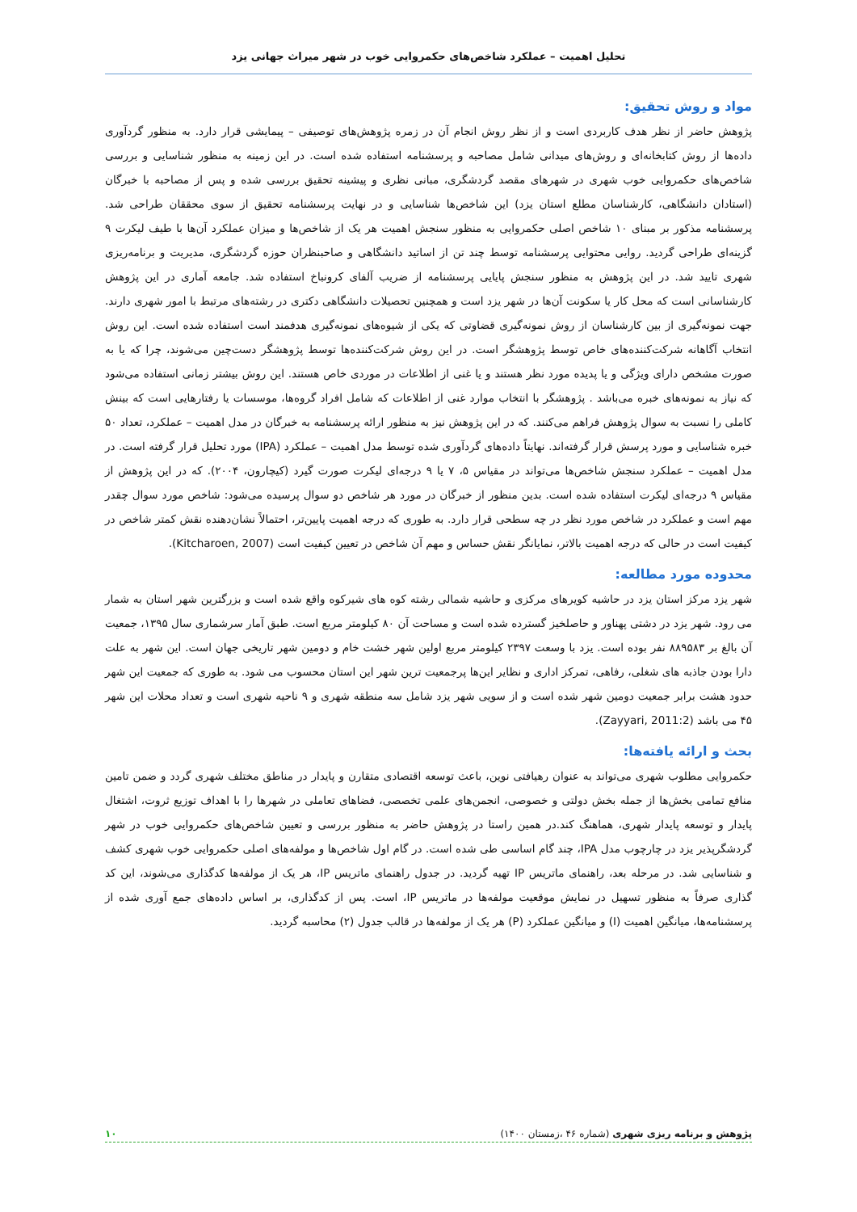تحلیل اهمیت – عملکرد شاخص‌های حکمروایی خوب در شهر میراث جهانی یزد
مواد و روش تحقیق:
پژوهش حاضر از نظر هدف کاربردی است و از نظر روش انجام آن در زمره پژوهش‌های توصیفی – پیمایشی قرار دارد. به منظور گردآوری داده‌ها از روش کتابخانه‌ای و روش‌های میدانی شامل مصاحبه و پرسشنامه استفاده شده است. در این زمینه به منظور شناسایی و بررسی شاخص‌های حکمروایی خوب شهری در شهرهای مقصد گردشگری، مبانی نظری و پیشینه تحقیق بررسی شده و پس از مصاحبه با خبرگان (استادان دانشگاهی، کارشناسان مطلع استان یزد) این شاخص‌ها شناسایی و در نهایت پرسشنامه تحقیق از سوی محققان طراحی شد. پرسشنامه مذکور بر مبنای ۱۰ شاخص اصلی حکمروایی به منظور سنجش اهمیت هر یک از شاخص‌ها و میزان عملکرد آن‌ها با طیف لیکرت ۹ گزینه‌ای طراحی گردید. روایی محتوایی پرسشنامه توسط چند تن از اساتید دانشگاهی و صاحبنظران حوزه گردشگری، مدیریت و برنامه‌ریزی شهری تایید شد. در این پژوهش به منظور سنجش پایایی پرسشنامه از ضریب آلفای کرونباخ استفاده شد. جامعه آماری در این پژوهش کارشناسانی است که محل کار یا سکونت آن‌ها در شهر یزد است و همچنین تحصیلات دانشگاهی دکتری در رشته‌های مرتبط با امور شهری دارند. جهت نمونه‌گیری از بین کارشناسان از روش نمونه‌گیری قضاوتی که یکی از شیوه‌های نمونه‌گیری هدفمند است استفاده شده است. این روش انتخاب آگاهانه شرکت‌کننده‌های خاص توسط پژوهشگر است. در این روش شرکت‌کننده‌ها توسط پژوهشگر دست‌چین می‌شوند، چرا که یا به صورت مشخص دارای ویژگی و یا پدیده مورد نظر هستند و یا غنی از اطلاعات در موردی خاص هستند. این روش بیشتر زمانی استفاده می‌شود که نیاز به نمونه‌های خبره می‌باشد . پژوهشگر با انتخاب موارد غنی از اطلاعات که شامل افراد گروه‌ها، موسسات یا رفتارهایی است که بینش کاملی را نسبت به سوال پژوهش فراهم می‌کنند. که در این پژوهش نیز به منظور ارائه پرسشنامه به خبرگان در مدل اهمیت – عملکرد، تعداد ۵۰ خبره شناسایی و مورد پرسش قرار گرفته‌اند. نهایتاً داده‌های گردآوری شده توسط مدل اهمیت – عملکرد (IPA) مورد تحلیل قرار گرفته است. در مدل اهمیت – عملکرد سنجش شاخص‌ها می‌تواند در مقیاس ۵، ۷ یا ۹ درجه‌ای لیکرت صورت گیرد (کیچارون، ۲۰۰۴). که در این پژوهش از مقیاس ۹ درجه‌ای لیکرت استفاده شده است. بدین منظور از خبرگان در مورد هر شاخص دو سوال پرسیده می‌شود: شاخص مورد سوال چقدر مهم است و عملکرد در شاخص مورد نظر در چه سطحی قرار دارد. به طوری که درجه اهمیت پایین‌تر، احتمالاً نشان‌دهنده نقش کمتر شاخص در کیفیت است در حالی که درجه اهمیت بالاتر، نمایانگر نقش حساس و مهم آن شاخص در تعیین کیفیت است (Kitcharoen, 2007).
محدوده مورد مطالعه:
شهر یزد مرکز استان یزد در حاشیه کویرهای مرکزی و حاشیه شمالی رشته کوه های شیرکوه واقع شده است و بزرگترین شهر استان به شمار می رود. شهر یزد در دشتی پهناور و حاصلخیز گسترده شده است و مساحت آن ۸۰ کیلومتر مربع است. طبق آمار سرشماری سال ۱۳۹۵، جمعیت آن بالغ بر ۸۸۹۵۸۳ نفر بوده است. یزد با وسعت ۲۳۹۷ کیلومتر مربع اولین شهر خشت خام و دومین شهر تاریخی جهان است. این شهر به علت دارا بودن جاذبه های شغلی، رفاهی، تمرکز اداری و نظایر این‌ها پرجمعیت ترین شهر این استان محسوب می شود. به طوری که جمعیت این شهر حدود هشت برابر جمعیت دومین شهر شده است و از سویی شهر یزد شامل سه منطقه شهری و ۹ ناحیه شهری است و تعداد محلات این شهر ۴۵ می باشد (Zayyari, 2011:2).
بحث و ارائه یافته‌ها:
حکمروایی مطلوب شهری می‌تواند به عنوان رهیافتی نوین، باعث توسعه اقتصادی متقارن و پایدار در مناطق مختلف شهری گردد و ضمن تامین منافع تمامی بخش‌ها از جمله بخش دولتی و خصوصی، انجمن‌های علمی تخصصی، فضاهای تعاملی در شهرها را با اهداف توزیع ثروت، اشتغال پایدار و توسعه پایدار شهری، هماهنگ کند.در همین راستا در پژوهش حاضر به منظور بررسی و تعیین شاخص‌های حکمروایی خوب در شهر گردشگرپذیر یزد در چارچوب مدل IPA، چند گام اساسی طی شده است. در گام اول شاخص‌ها و مولفه‌های اصلی حکمروایی خوب شهری کشف و شناسایی شد. در مرحله بعد، راهنمای ماتریس IP تهیه گردید. در جدول راهنمای ماتریس IP، هر یک از مولفه‌ها کدگذاری می‌شوند، این کد گذاری صرفاً به منظور تسهیل در نمایش موقعیت مولفه‌ها در ماتریس IP، است. پس از کدگذاری، بر اساس داده‌های جمع آوری شده از پرسشنامه‌ها، میانگین اهمیت (I) و میانگین عملکرد (P) هر یک از مولفه‌ها در قالب جدول (۲) محاسبه گردید.
پژوهش و برنامه ریزی شهری (شماره ۴۶ ،زمستان ۱۴۰۰) ۱۰